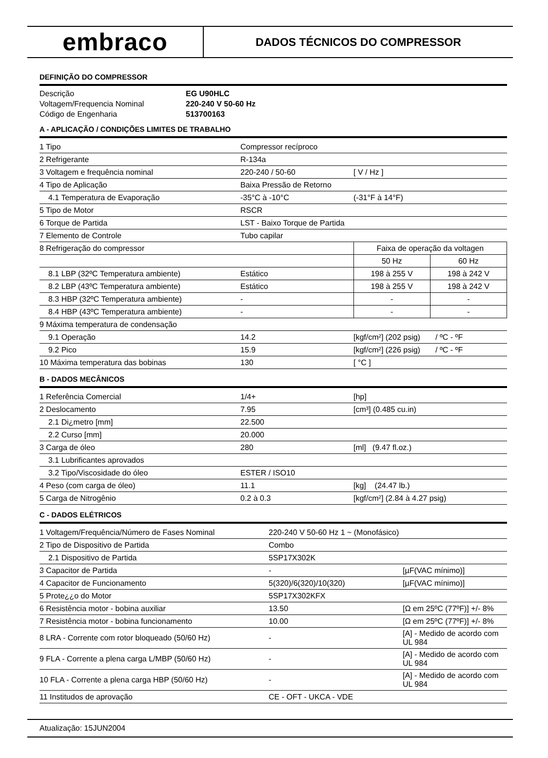embraco
DADOS TÉCNICOS DO COMPRESSOR
DEFINIÇÃO DO COMPRESSOR
| Descrição | EG U90HLC |
| Voltagem/Frequencia Nominal | 220-240 V 50-60 Hz |
| Código de Engenharia | 513700163 |
A - APLICAÇÃO / CONDIÇÕES LIMITES DE TRABALHO
| 1 Tipo | Compressor recíproco | | |
| 2 Refrigerante | R-134a | | |
| 3 Voltagem e frequência nominal | 220-240 / 50-60 | [ V / Hz ] | |
| 4 Tipo de Aplicação | Baixa Pressão de Retorno | | |
| 4.1 Temperatura de Evaporação | -35°C à -10°C | (-31°F à 14°F) | |
| 5 Tipo de Motor | RSCR | | |
| 6 Torque de Partida | LST - Baixo Torque de Partida | | |
| 7 Elemento de Controle | Tubo capilar | | |
| 8 Refrigeração do compressor | | Faixa de operação da voltagen | |
| | | 50 Hz | 60 Hz |
| 8.1 LBP (32ºC Temperatura ambiente) | Estático | 198 à 255 V | 198 à 242 V |
| 8.2 LBP (43ºC Temperatura ambiente) | Estático | 198 à 255 V | 198 à 242 V |
| 8.3 HBP (32ºC Temperatura ambiente) | - | - | - |
| 8.4 HBP (43ºC Temperatura ambiente) | - | - | - |
| 9 Máxima temperatura de condensação | | | |
| 9.1 Operação | 14.2 | [kgf/cm²] (202 psig) / ºC - ºF | |
| 9.2 Pico | 15.9 | [kgf/cm²] (226 psig) / ºC - ºF | |
| 10 Máxima temperatura das bobinas | 130 | [ °C ] | |
B - DADOS MECÂNICOS
| 1 Referência Comercial | 1/4+ | [hp] |
| 2 Deslocamento | 7.95 | [cm³] (0.485 cu.in) |
| 2.1 Di¿metro [mm] | 22.500 | |
| 2.2 Curso [mm] | 20.000 | |
| 3 Carga de óleo | 280 | [ml] (9.47 fl.oz.) |
| 3.1 Lubrificantes aprovados | | |
| 3.2 Tipo/Viscosidade do óleo | ESTER / ISO10 | |
| 4 Peso (com carga de óleo) | 11.1 | [kg] (24.47 lb.) |
| 5 Carga de Nitrogênio | 0.2 à 0.3 | [kgf/cm²] (2.84 à 4.27 psig) |
C - DADOS ELÉTRICOS
| 1 Voltagem/Frequência/Número de Fases Nominal | 220-240 V 50-60 Hz 1 ~ (Monofásico) | |
| 2 Tipo de Dispositivo de Partida | Combo | |
| 2.1 Dispositivo de Partida | 5SP17X302K | |
| 3 Capacitor de Partida | - | [µF(VAC mínimo)] |
| 4 Capacitor de Funcionamento | 5(320)/6(320)/10(320) | [µF(VAC mínimo)] |
| 5 Prote¿¿o do Motor | 5SP17X302KFX | |
| 6 Resistência motor - bobina auxiliar | 13.50 | [Ω em 25ºC (77ºF)] +/- 8% |
| 7 Resistência motor - bobina funcionamento | 10.00 | [Ω em 25ºC (77ºF)] +/- 8% |
| 8 LRA - Corrente com rotor bloqueado (50/60 Hz) | - | [A] - Medido de acordo com UL 984 |
| 9 FLA - Corrente a plena carga L/MBP (50/60 Hz) | - | [A] - Medido de acordo com UL 984 |
| 10 FLA - Corrente a plena carga HBP (50/60 Hz) | - | [A] - Medido de acordo com UL 984 |
| 11 Institudos de aprovação | CE - OFT - UKCA - VDE | |
Atualização: 15JUN2004